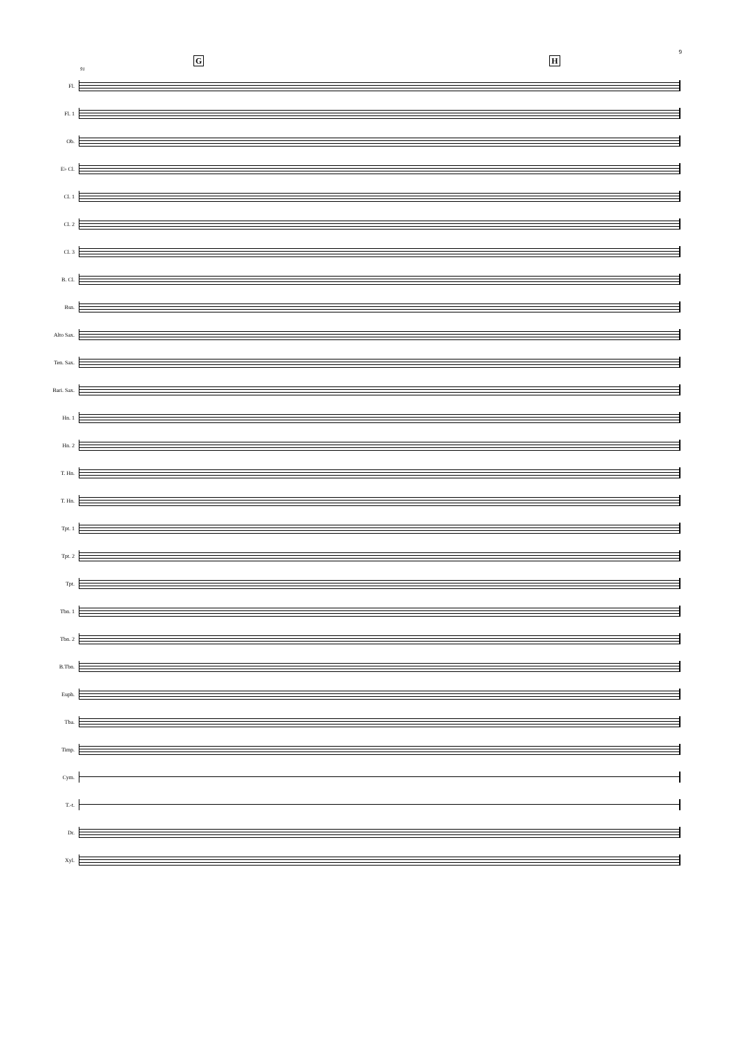9
G H
91
Fl.
Fl. 1
Ob.
E♭ Cl.
Cl. 1
Cl. 2
Cl. 3
B. Cl.
Bsn.
Alto Sax.
Ten. Sax.
Bari. Sax.
Hn. 1
Hn. 2
T. Hn.
T. Hn.
Tpt. 1
Tpt. 2
Tpt.
Tbn. 1
Tbn. 2
B.Tbn.
Euph.
Tba.
Timp.
Cym.
T.-t.
Dr.
Xyl.